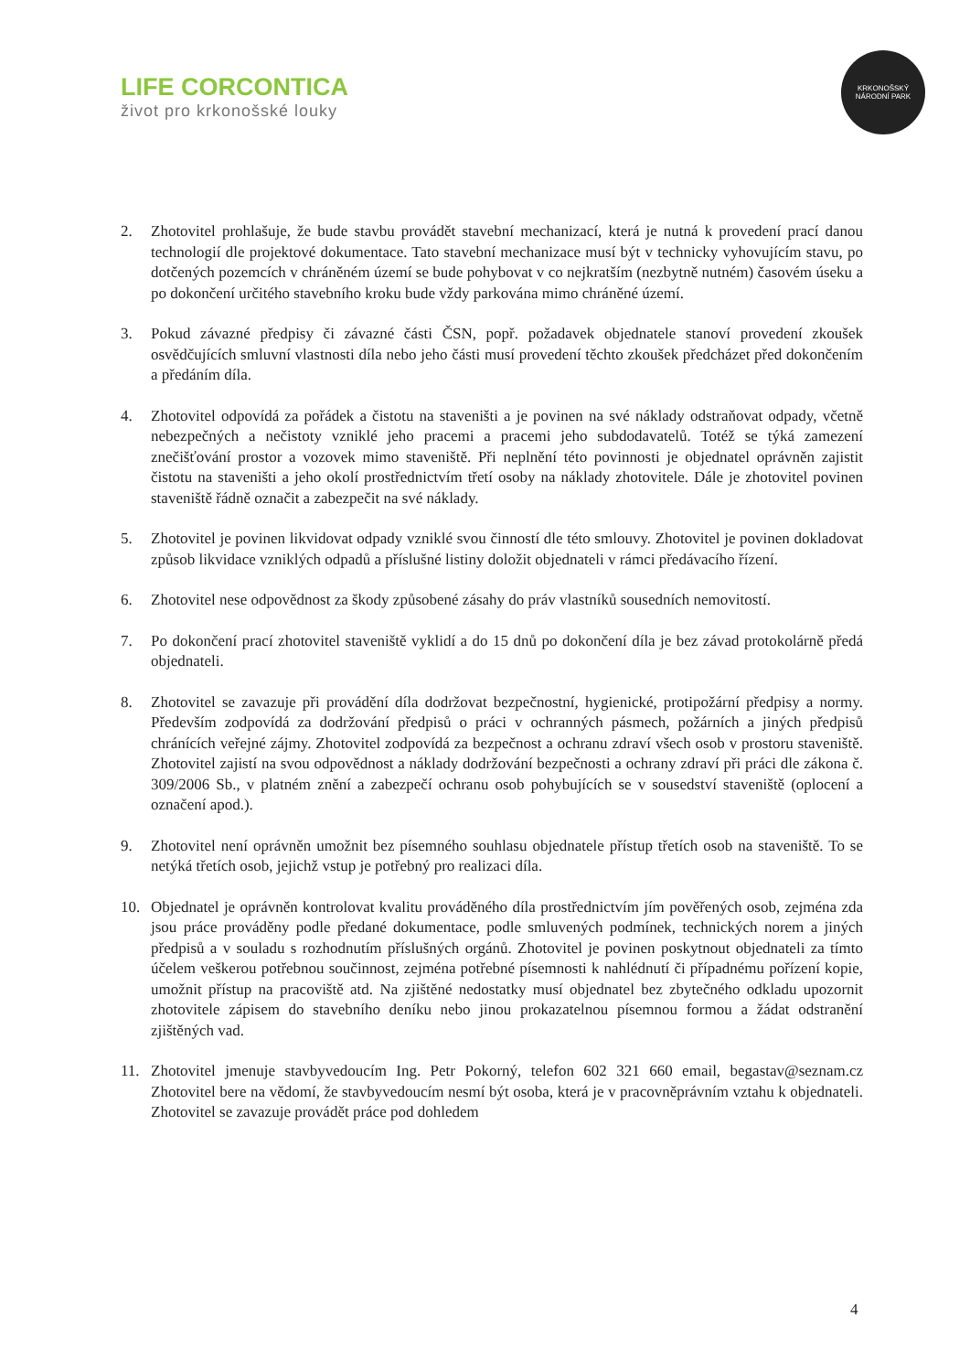LIFE CORCONTICA
život pro krkonošské louky
KRKONOŠSKÝ NÁRODNÍ PARK
2. Zhotovitel prohlašuje, že bude stavbu provádět stavební mechanizací, která je nutná k provedení prací danou technologií dle projektové dokumentace. Tato stavební mechanizace musí být v technicky vyhovujícím stavu, po dotčených pozemcích v chráněném území se bude pohybovat v co nejkratším (nezbytně nutném) časovém úseku a po dokončení určitého stavebního kroku bude vždy parkována mimo chráněné území.
3. Pokud závazné předpisy či závazné části ČSN, popř. požadavek objednatele stanoví provedení zkoušek osvědčujících smluvní vlastnosti díla nebo jeho části musí provedení těchto zkoušek předcházet před dokončením a předáním díla.
4. Zhotovitel odpovídá za pořádek a čistotu na staveništi a je povinen na své náklady odstraňovat odpady, včetně nebezpečných a nečistoty vzniklé jeho pracemi a pracemi jeho subdodavatelů. Totéž se týká zamezení znečišťování prostor a vozovek mimo staveniště. Při neplnění této povinnosti je objednatel oprávněn zajistit čistotu na staveništi a jeho okolí prostřednictvím třetí osoby na náklady zhotovitele. Dále je zhotovitel povinen staveniště řádně označit a zabezpečit na své náklady.
5. Zhotovitel je povinen likvidovat odpady vzniklé svou činností dle této smlouvy. Zhotovitel je povinen dokladovat způsob likvidace vzniklých odpadů a příslušné listiny doložit objednateli v rámci předávacího řízení.
6. Zhotovitel nese odpovědnost za škody způsobené zásahy do práv vlastníků sousedních nemovitostí.
7. Po dokončení prací zhotovitel staveniště vyklidí a do 15 dnů po dokončení díla je bez závad protokolárně předá objednateli.
8. Zhotovitel se zavazuje při provádění díla dodržovat bezpečnostní, hygienické, protipožární předpisy a normy. Především zodpovídá za dodržování předpisů o práci v ochranných pásmech, požárních a jiných předpisů chránících veřejné zájmy. Zhotovitel zodpovídá za bezpečnost a ochranu zdraví všech osob v prostoru staveniště. Zhotovitel zajistí na svou odpovědnost a náklady dodržování bezpečnosti a ochrany zdraví při práci dle zákona č. 309/2006 Sb., v platném znění a zabezpečí ochranu osob pohybujících se v sousedství staveniště (oplocení a označení apod.).
9. Zhotovitel není oprávněn umožnit bez písemného souhlasu objednatele přístup třetích osob na staveniště. To se netýká třetích osob, jejichž vstup je potřebný pro realizaci díla.
10. Objednatel je oprávněn kontrolovat kvalitu prováděného díla prostřednictvím jím pověřených osob, zejména zda jsou práce prováděny podle předané dokumentace, podle smluvených podmínek, technických norem a jiných předpisů a v souladu s rozhodnutím příslušných orgánů. Zhotovitel je povinen poskytnout objednateli za tímto účelem veškerou potřebnou součinnost, zejména potřebné písemnosti k nahlédnutí či případnému pořízení kopie, umožnit přístup na pracoviště atd. Na zjištěné nedostatky musí objednatel bez zbytečného odkladu upozornit zhotovitele zápisem do stavebního deníku nebo jinou prokazatelnou písemnou formou a žádat odstranění zjištěných vad.
11. Zhotovitel jmenuje stavbyvedoucím Ing. Petr Pokorný, telefon 602 321 660 email, begastav@seznam.cz Zhotovitel bere na vědomí, že stavbyvedoucím nesmí být osoba, která je v pracovněprávním vztahu k objednateli. Zhotovitel se zavazuje provádět práce pod dohledem
4